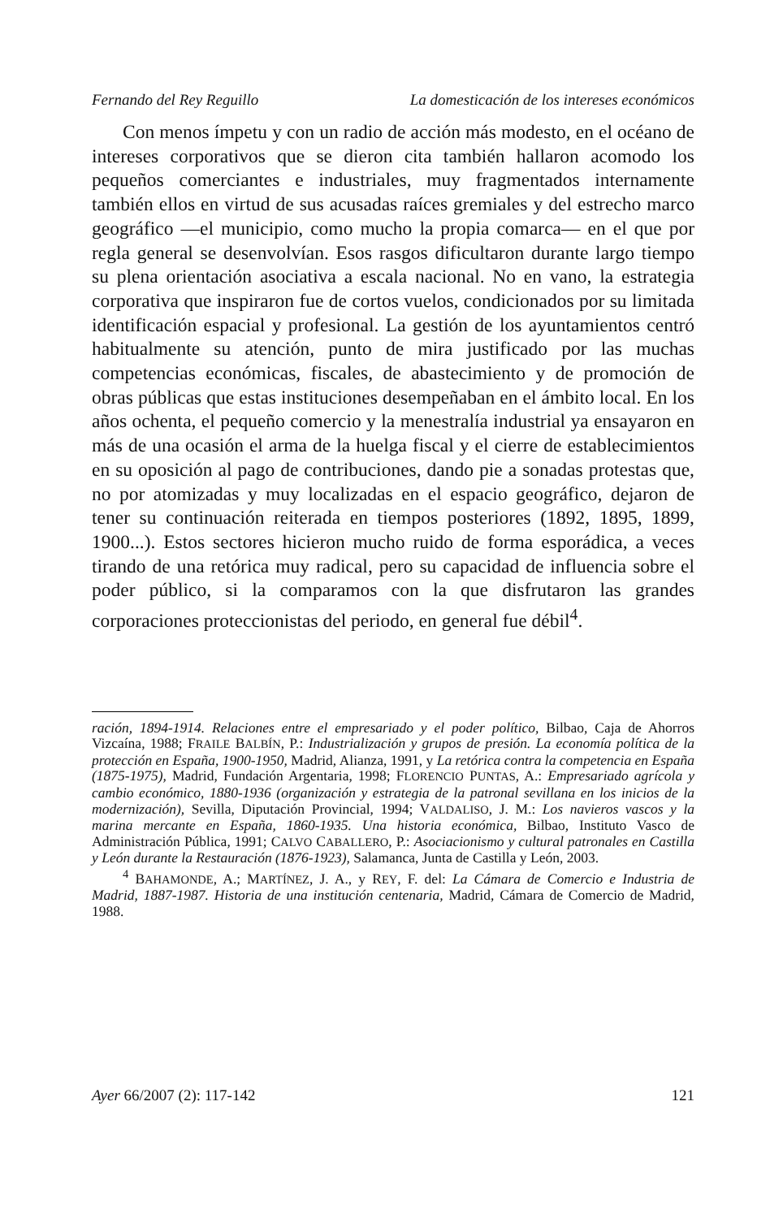Fernando del Rey Reguillo La domesticación de los intereses económicos
Con menos ímpetu y con un radio de acción más modesto, en el océano de intereses corporativos que se dieron cita también hallaron acomodo los pequeños comerciantes e industriales, muy fragmentados internamente también ellos en virtud de sus acusadas raíces gremiales y del estrecho marco geográfico —el municipio, como mucho la propia comarca— en el que por regla general se desenvolvían. Esos rasgos dificultaron durante largo tiempo su plena orientación asociativa a escala nacional. No en vano, la estrategia corporativa que inspiraron fue de cortos vuelos, condicionados por su limitada identificación espacial y profesional. La gestión de los ayuntamientos centró habitualmente su atención, punto de mira justificado por las muchas competencias económicas, fiscales, de abastecimiento y de promoción de obras públicas que estas instituciones desempeñaban en el ámbito local. En los años ochenta, el pequeño comercio y la menestralía industrial ya ensayaron en más de una ocasión el arma de la huelga fiscal y el cierre de establecimientos en su oposición al pago de contribuciones, dando pie a sonadas protestas que, no por atomizadas y muy localizadas en el espacio geográfico, dejaron de tener su continuación reiterada en tiempos posteriores (1892, 1895, 1899, 1900...). Estos sectores hicieron mucho ruido de forma esporádica, a veces tirando de una retórica muy radical, pero su capacidad de influencia sobre el poder público, si la comparamos con la que disfrutaron las grandes corporaciones proteccionistas del periodo, en general fue débil<sup>4</sup>.
ración, 1894-1914. Relaciones entre el empresariado y el poder político, Bilbao, Caja de Ahorros Vizcaína, 1988; FRAILE BALBÍN, P.: Industrialización y grupos de presión. La economía política de la protección en España, 1900-1950, Madrid, Alianza, 1991, y La retórica contra la competencia en España (1875-1975), Madrid, Fundación Argentaria, 1998; FLORENCIO PUNTAS, A.: Empresariado agrícola y cambio económico, 1880-1936 (organización y estrategia de la patronal sevillana en los inicios de la modernización), Sevilla, Diputación Provincial, 1994; VALDALISO, J. M.: Los navieros vascos y la marina mercante en España, 1860-1935. Una historia económica, Bilbao, Instituto Vasco de Administración Pública, 1991; CALVO CABALLERO, P.: Asociacionismo y cultural patronales en Castilla y León durante la Restauración (1876-1923), Salamanca, Junta de Castilla y León, 2003.
<sup>4</sup> BAHAMONDE, A.; MARTÍNEZ, J. A., y REY, F. del: La Cámara de Comercio e Industria de Madrid, 1887-1987. Historia de una institución centenaria, Madrid, Cámara de Comercio de Madrid, 1988.
Ayer 66/2007 (2): 117-142 121